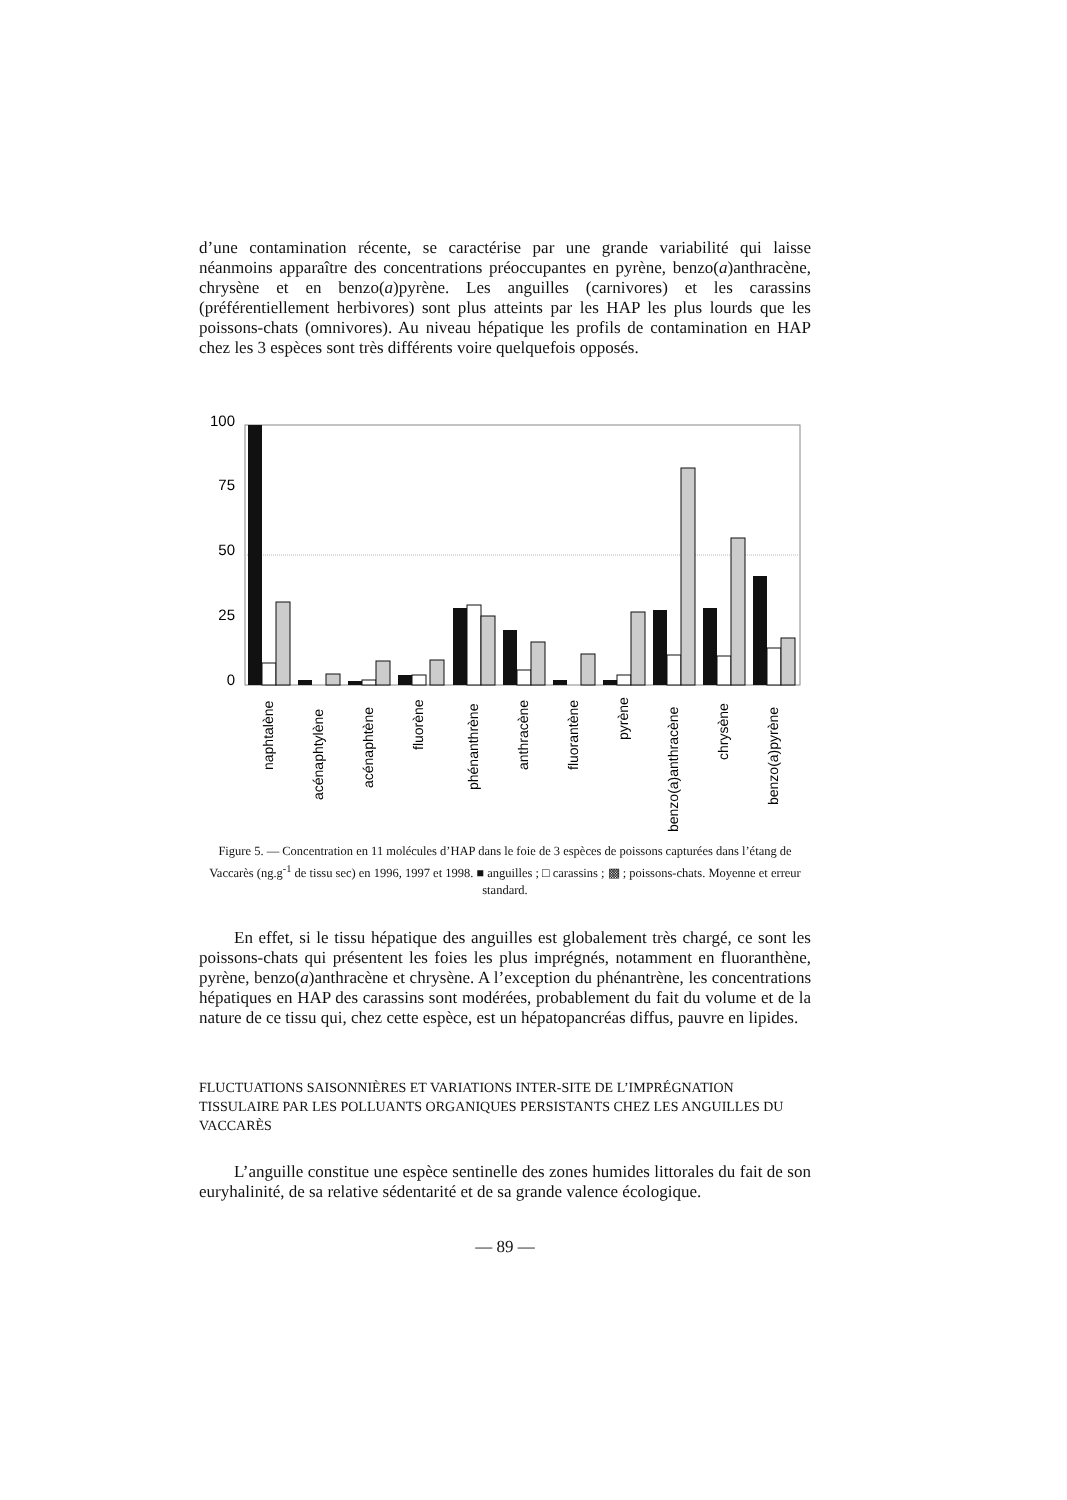d’une contamination récente, se caractérise par une grande variabilité qui laisse néanmoins apparaître des concentrations préoccupantes en pyrène, benzo(a)anthracène, chrysène et en benzo(a)pyrène. Les anguilles (carnivores) et les carassins (préférentiellement herbivores) sont plus atteints par les HAP les plus lourds que les poissons-chats (omnivores). Au niveau hépatique les profils de contamination en HAP chez les 3 espèces sont très différents voire quelquefois opposés.
100
75
50
25
0
naphtalène
acénaphtylène
acénaphtène
fluorène
phénanthrène
anthracène
fluorantène
pyrène
benzo(a)anthracène
chrysène
benzo(a)pyrène
Figure 5. — Concentration en 11 molécules d’HAP dans le foie de 3 espèces de poissons capturées dans l’étang de Vaccarès (ng.g<sup>-1</sup> de tissu sec) en 1996, 1997 et 1998. ■ anguilles ; □ carassins ; ▩ ; poissons-chats. Moyenne et erreur standard.
En effet, si le tissu hépatique des anguilles est globalement très chargé, ce sont les poissons-chats qui présentent les foies les plus imprégnés, notamment en fluoranthène, pyrène, benzo(a)anthracène et chrysène. A l’exception du phénantrène, les concentrations hépatiques en HAP des carassins sont modérées, probablement du fait du volume et de la nature de ce tissu qui, chez cette espèce, est un hépatopancréas diffus, pauvre en lipides.
FLUCTUATIONS SAISONNIÈRES ET VARIATIONS INTER-SITE DE L’IMPRÉGNATION TISSULAIRE PAR LES POLLUANTS ORGANIQUES PERSISTANTS CHEZ LES ANGUILLES DU VACCARÈS
L’anguille constitue une espèce sentinelle des zones humides littorales du fait de son euryhalinité, de sa relative sédentarité et de sa grande valence écologique.
— 89 —